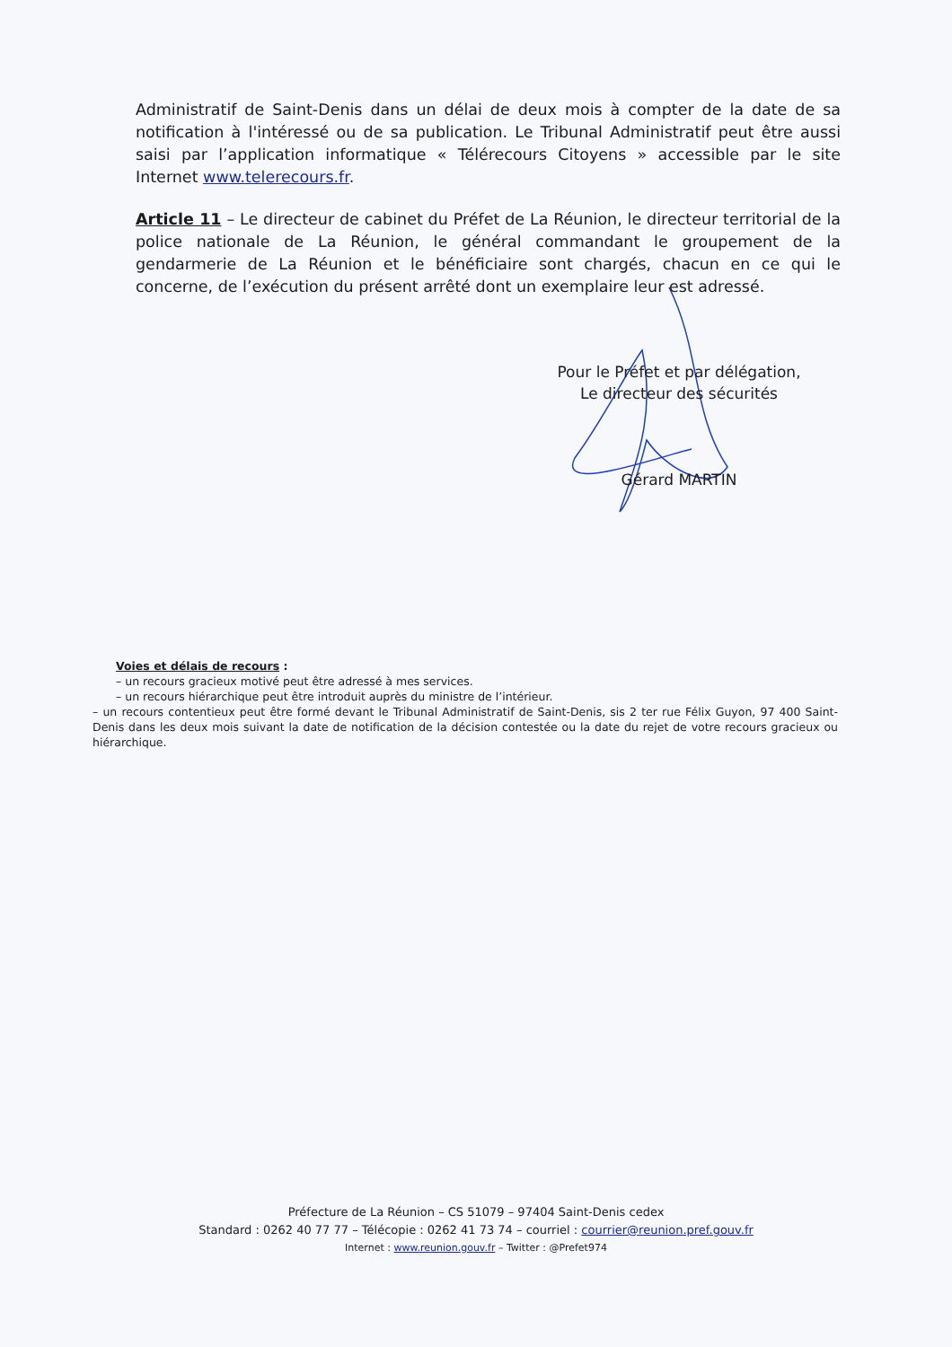Administratif de Saint-Denis dans un délai de deux mois à compter de la date de sa notification à l'intéressé ou de sa publication. Le Tribunal Administratif peut être aussi saisi par l’application informatique « Télérecours Citoyens » accessible par le site Internet www.telerecours.fr.
Article 11 – Le directeur de cabinet du Préfet de La Réunion, le directeur territorial de la police nationale de La Réunion, le général commandant le groupement de la gendarmerie de La Réunion et le bénéficiaire sont chargés, chacun en ce qui le concerne, de l’exécution du présent arrêté dont un exemplaire leur est adressé.
Pour le Préfet et par délégation,
Le directeur des sécurités
Gérard MARTIN
Voies et délais de recours :
– un recours gracieux motivé peut être adressé à mes services.
– un recours hiérarchique peut être introduit auprès du ministre de l’intérieur.
– un recours contentieux peut être formé devant le Tribunal Administratif de Saint-Denis, sis 2 ter rue Félix Guyon, 97 400 Saint-Denis dans les deux mois suivant la date de notification de la décision contestée ou la date du rejet de votre recours gracieux ou hiérarchique.
Préfecture de La Réunion – CS 51079 – 97404 Saint-Denis cedex
Standard : 0262 40 77 77 – Télécopie : 0262 41 73 74 – courriel : courrier@reunion.pref.gouv.fr
Internet : www.reunion.gouv.fr – Twitter : @Prefet974